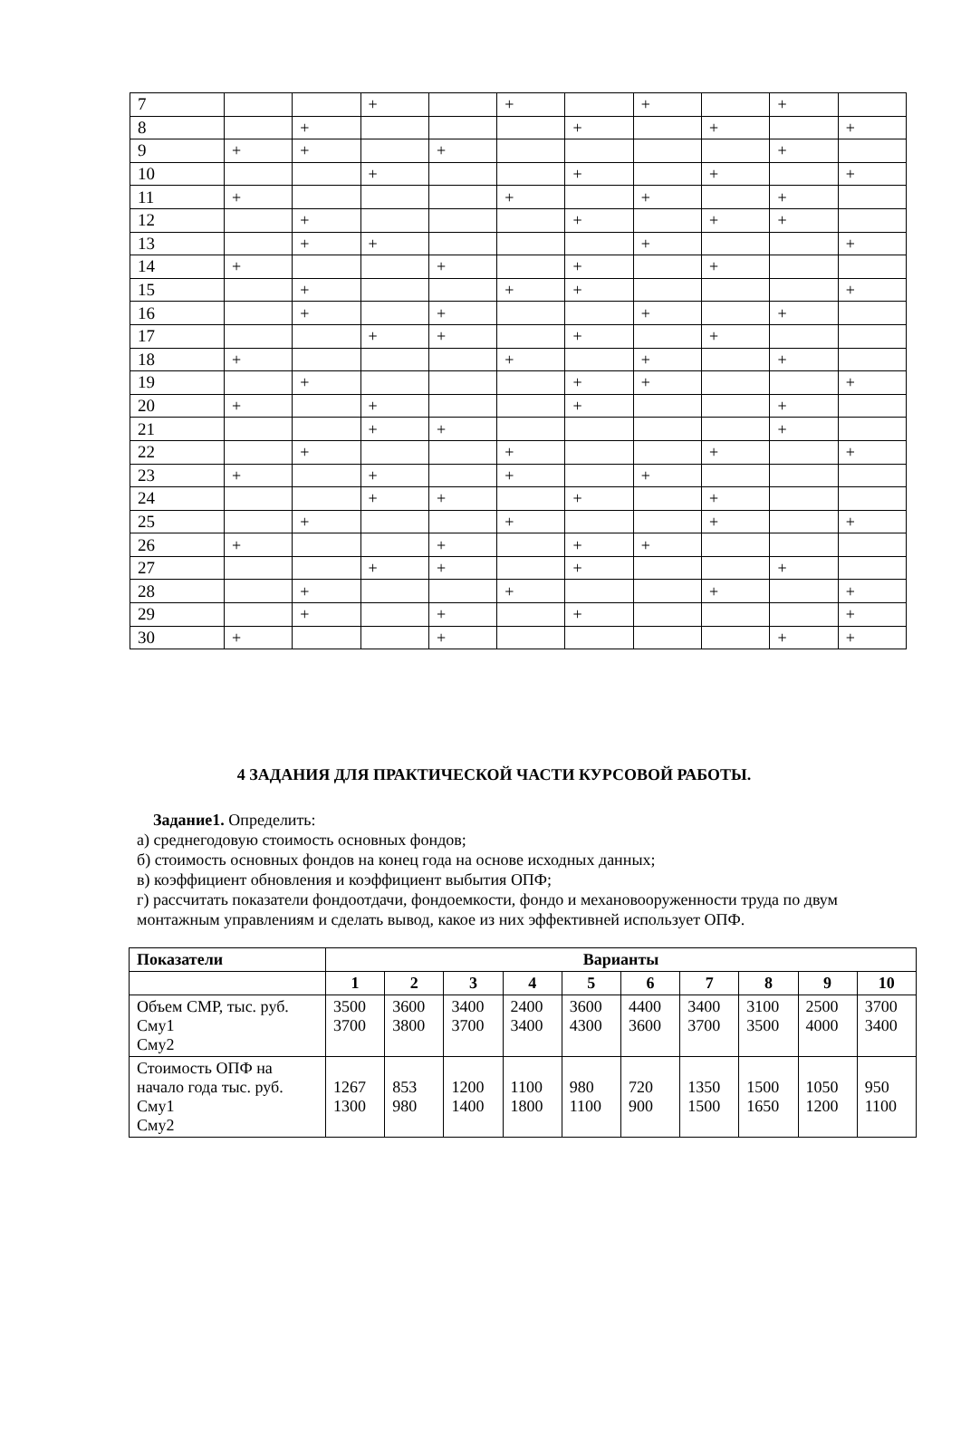| 7 | | | + | | + | | + | | + | |
| 8 | | + | | | | + | | + | | + |
| 9 | + | + | | + | | | | | + | |
| 10 | | | + | | | + | | + | | + |
| 11 | + | | | | + | | + | | + | |
| 12 | | + | | | | + | | + | + | |
| 13 | | + | + | | | | + | | | + |
| 14 | + | | | + | | + | | + | | |
| 15 | | + | | | + | + | | | | + |
| 16 | | + | | + | | | + | | + | |
| 17 | | | + | + | | + | | + | | |
| 18 | + | | | | + | | + | | + | |
| 19 | | + | | | | + | + | | | + |
| 20 | + | | + | | | + | | | + | |
| 21 | | | + | + | | | | | + | |
| 22 | | + | | | + | | | + | | + |
| 23 | + | | + | | + | | + | | | |
| 24 | | | + | + | | + | | + | | |
| 25 | | + | | | + | | | + | | + |
| 26 | + | | | + | | + | + | | | |
| 27 | | | + | + | | + | | | + | |
| 28 | | + | | | + | | | + | | + |
| 29 | | + | | + | | + | | | | + |
| 30 | + | | | + | | | | | + | + |
4 ЗАДАНИЯ ДЛЯ ПРАКТИЧЕСКОЙ ЧАСТИ КУРСОВОЙ РАБОТЫ.
Задание1. Определить:
а) среднегодовую стоимость основных фондов;
б) стоимость основных фондов на конец года на основе исходных данных;
в) коэффициент обновления и коэффициент выбытия ОПФ;
г) рассчитать показатели фондоотдачи, фондоемкости, фондо и механовооруженности труда по двум монтажным управлениям и сделать вывод, какое из них эффективней использует ОПФ.
| Показатели | Варианты | | | | | | | | | |
| --- | --- | --- | --- | --- | --- | --- | --- | --- | --- | --- |
| | 1 | 2 | 3 | 4 | 5 | 6 | 7 | 8 | 9 | 10 |
| Объем СМР, тыс. руб. Сму1 Сму2 | 3500 3700 | 3600 3800 | 3400 3700 | 2400 3400 | 3600 4300 | 4400 3600 | 3400 3700 | 3100 3500 | 2500 4000 | 3700 3400 |
| Стоимость ОПФ на начало года тыс. руб. Сму1 Сму2 | 1267 1300 | 853 980 | 1200 1400 | 1100 1800 | 980 1100 | 720 900 | 1350 1500 | 1500 1650 | 1050 1200 | 950 1100 |